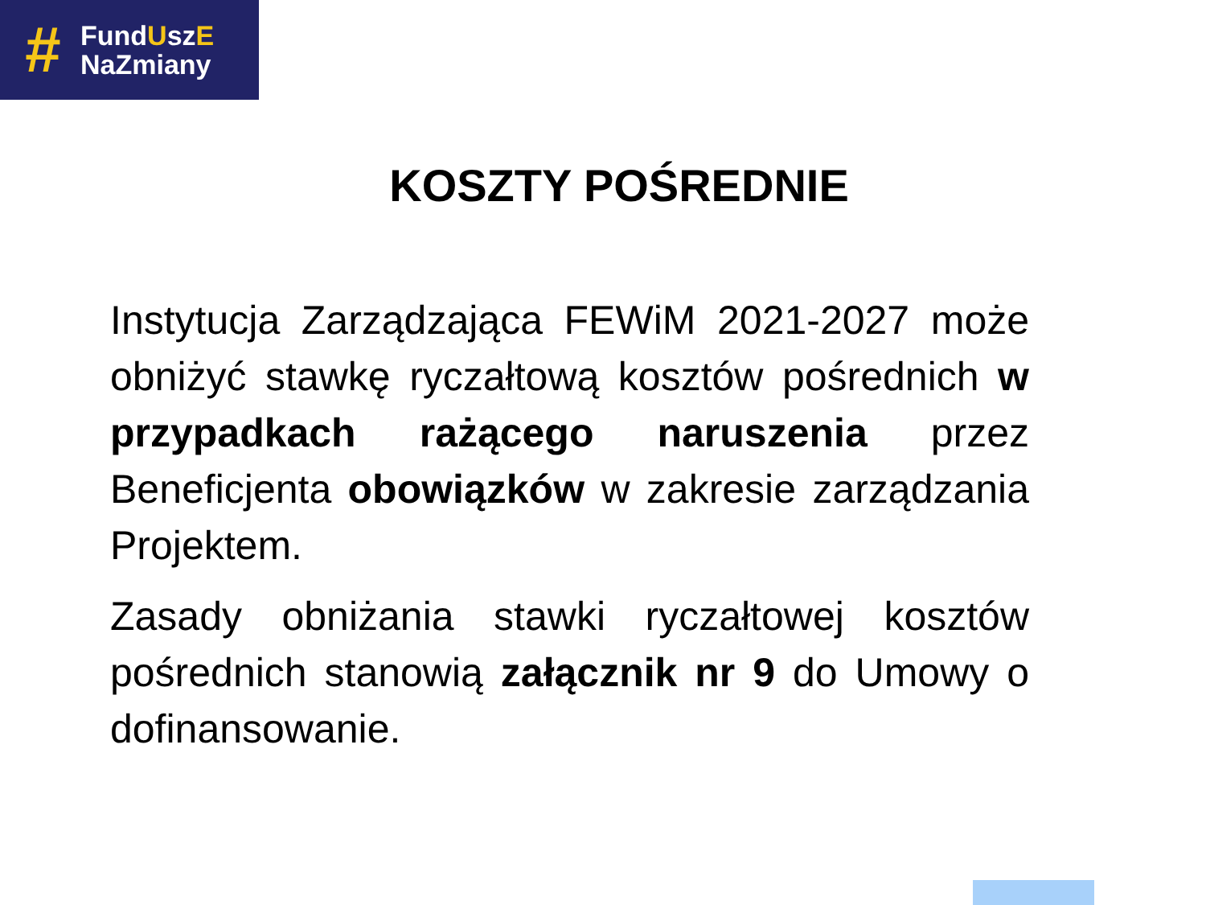#
FundUszE
NaZmiany
KOSZTY POŚREDNIE
Instytucja Zarządzająca FEWiM 2021-2027 może obniżyć stawkę ryczałtową kosztów pośrednich w przypadkach rażącego naruszenia przez Beneficjenta obowiązków w zakresie zarządzania Projektem.
Zasady obniżania stawki ryczałtowej kosztów pośrednich stanowią załącznik nr 9 do Umowy o dofinansowanie.